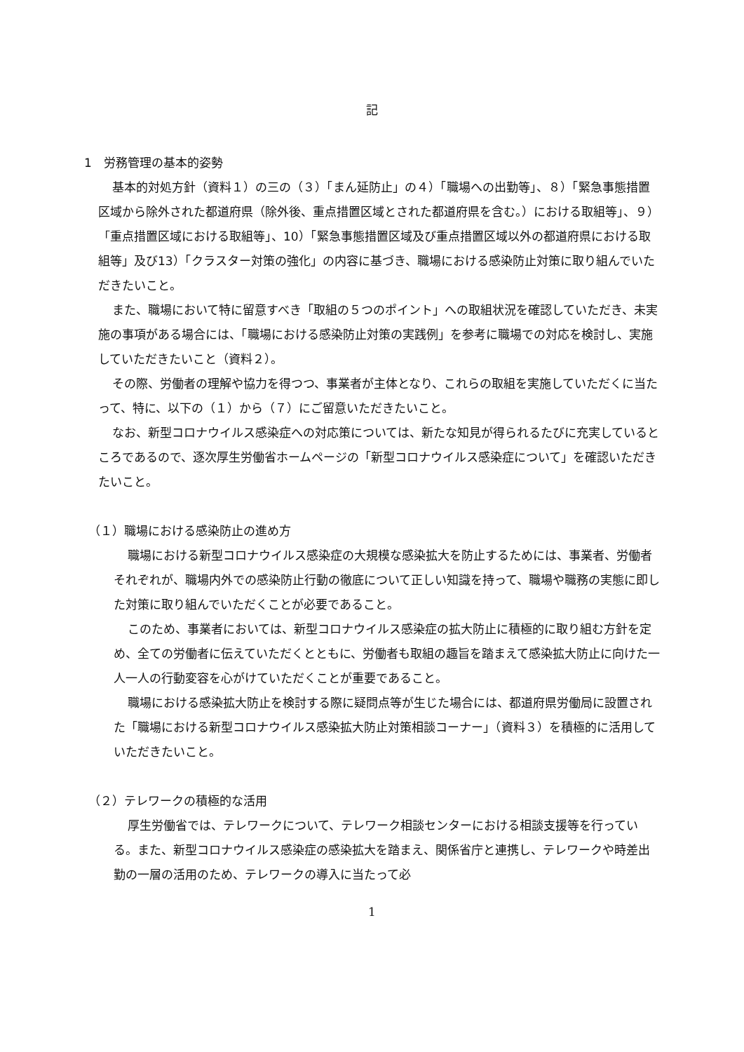記
1　労務管理の基本的姿勢
基本的対処方針（資料１）の三の（３）「まん延防止」の４）「職場への出勤等」、８）「緊急事態措置区域から除外された都道府県（除外後、重点措置区域とされた都道府県を含む。）における取組等」、９）「重点措置区域における取組等」、10）「緊急事態措置区域及び重点措置区域以外の都道府県における取組等」及び13）「クラスター対策の強化」の内容に基づき、職場における感染防止対策に取り組んでいただきたいこと。
また、職場において特に留意すべき「取組の５つのポイント」への取組状況を確認していただき、未実施の事項がある場合には、「職場における感染防止対策の実践例」を参考に職場での対応を検討し、実施していただきたいこと（資料２）。
その際、労働者の理解や協力を得つつ、事業者が主体となり、これらの取組を実施していただくに当たって、特に、以下の（１）から（７）にご留意いただきたいこと。
なお、新型コロナウイルス感染症への対応策については、新たな知見が得られるたびに充実しているところであるので、逐次厚生労働省ホームページの「新型コロナウイルス感染症について」を確認いただきたいこと。
（１）職場における感染防止の進め方
職場における新型コロナウイルス感染症の大規模な感染拡大を防止するためには、事業者、労働者それぞれが、職場内外での感染防止行動の徹底について正しい知識を持って、職場や職務の実態に即した対策に取り組んでいただくことが必要であること。
このため、事業者においては、新型コロナウイルス感染症の拡大防止に積極的に取り組む方針を定め、全ての労働者に伝えていただくとともに、労働者も取組の趣旨を踏まえて感染拡大防止に向けた一人一人の行動変容を心がけていただくことが重要であること。
職場における感染拡大防止を検討する際に疑問点等が生じた場合には、都道府県労働局に設置された「職場における新型コロナウイルス感染拡大防止対策相談コーナー」（資料３）を積極的に活用していただきたいこと。
（２）テレワークの積極的な活用
厚生労働省では、テレワークについて、テレワーク相談センターにおける相談支援等を行っている。また、新型コロナウイルス感染症の感染拡大を踏まえ、関係省庁と連携し、テレワークや時差出勤の一層の活用のため、テレワークの導入に当たって必
1